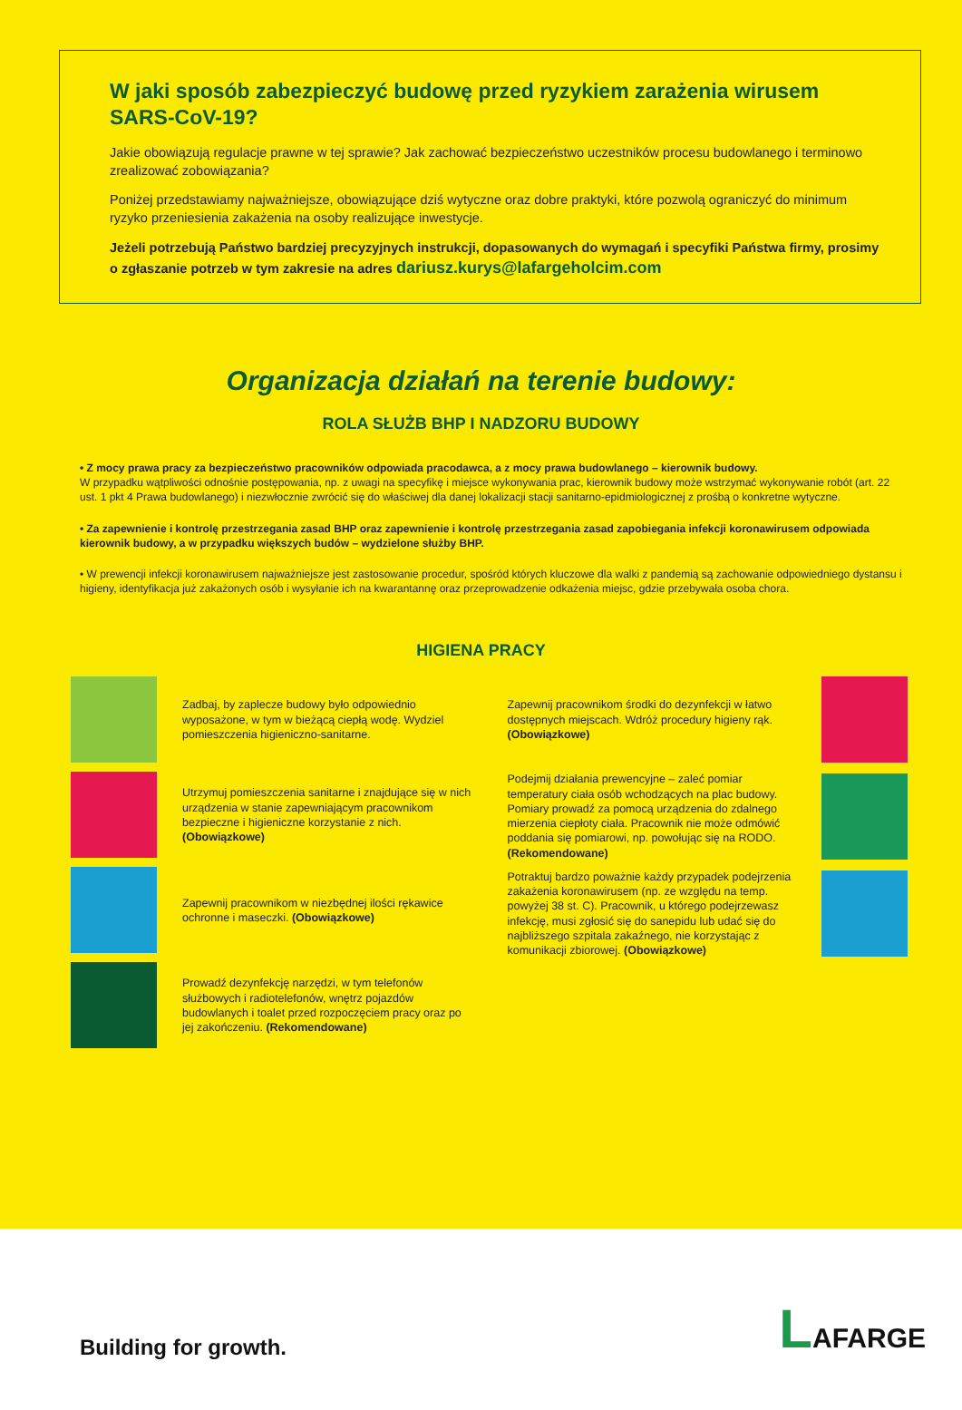W jaki sposób zabezpieczyć budowę przed ryzykiem zarażenia wirusem SARS-CoV-19?
Jakie obowiązują regulacje prawne w tej sprawie? Jak zachować bezpieczeństwo uczestników procesu budowlanego i terminowo zrealizować zobowiązania?
Poniżej przedstawiamy najważniejsze, obowiązujące dziś wytyczne oraz dobre praktyki, które pozwolą ograniczyć do minimum ryzyko przeniesienia zakażenia na osoby realizujące inwestycje.
Jeżeli potrzebują Państwo bardziej precyzyjnych instrukcji, dopasowanych do wymagań i specyfiki Państwa firmy, prosimy o zgłaszanie potrzeb w tym zakresie na adres dariusz.kurys@lafargeholcim.com
Organizacja działań na terenie budowy:
ROLA SŁUŻB BHP I NADZORU BUDOWY
• Z mocy prawa pracy za bezpieczeństwo pracowników odpowiada pracodawca, a z mocy prawa budowlanego – kierownik budowy.
W przypadku wątpliwości odnośnie postępowania, np. z uwagi na specyfikę i miejsce wykonywania prac, kierownik budowy może wstrzymać wykonywanie robót (art. 22 ust. 1 pkt 4 Prawa budowlanego) i niezwłocznie zwrócić się do właściwej dla danej lokalizacji stacji sanitarno-epidmiologicznej z prośbą o konkretne wytyczne.
• Za zapewnienie i kontrolę przestrzegania zasad BHP oraz zapewnienie i kontrolę przestrzegania zasad zapobiegania infekcji koronawirusem odpowiada kierownik budowy, a w przypadku większych budów – wydzielone służby BHP.
• W prewencji infekcji koronawirusem najważniejsze jest zastosowanie procedur, spośród których kluczowe dla walki z pandemią są zachowanie odpowiedniego dystansu i higieny, identyfikacja już zakażonych osób i wysyłanie ich na kwarantannę oraz przeprowadzenie odkażenia miejsc, gdzie przebywała osoba chora.
HIGIENA PRACY
Zadbaj, by zaplecze budowy było odpowiednio wyposażone, w tym w bieżącą ciepłą wodę. Wydziel pomieszczenia higieniczno-sanitarne.
Utrzymuj pomieszczenia sanitarne i znajdujące się w nich urządzenia w stanie zapewniającym pracownikom bezpieczne i higieniczne korzystanie z nich. (Obowiązkowe)
Zapewnij pracownikom w niezbędnej ilości rękawice ochronne i maseczki. (Obowiązkowe)
Prowadź dezynfekcję narzędzi, w tym telefonów służbowych i radiotelefonów, wnętrz pojazdów budowlanych i toalet przed rozpoczęciem pracy oraz po jej zakończeniu. (Rekomendowane)
Zapewnij pracownikom środki do dezynfekcji w łatwo dostępnych miejscach. Wdróż procedury higieny rąk. (Obowiązkowe)
Podejmij działania prewencyjne – zaleć pomiar temperatury ciała osób wchodzących na plac budowy. Pomiary prowadź za pomocą urządzenia do zdalnego mierzenia ciepłoty ciała. Pracownik nie może odmówić poddania się pomiarowi, np. powołując się na RODO. (Rekomendowane)
Potraktuj bardzo poważnie każdy przypadek podejrzenia zakażenia koronawirusem (np. ze względu na temp. powyżej 38 st. C). Pracownik, u którego podejrzewasz infekcję, musi zgłosić się do sanepidu lub udać się do najbliższego szpitala zakaźnego, nie korzystając z komunikacji zbiorowej. (Obowiązkowe)
Building for growth. LAFARGE